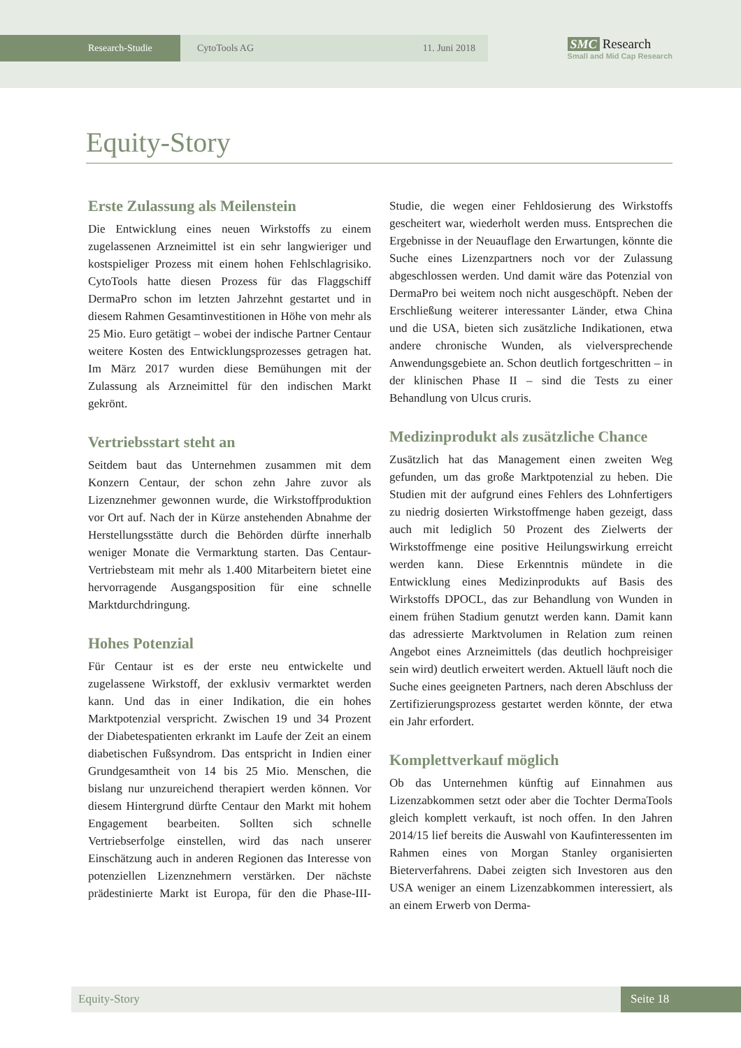Research-Studie CytoTools AG 11. Juni 2018
SMC Research
Small and Mid Cap Research
Equity-Story
Erste Zulassung als Meilenstein
Die Entwicklung eines neuen Wirkstoffs zu einem zugelassenen Arzneimittel ist ein sehr langwieriger und kostspieliger Prozess mit einem hohen Fehlschlagrisiko. CytoTools hatte diesen Prozess für das Flaggschiff DermaPro schon im letzten Jahrzehnt gestartet und in diesem Rahmen Gesamtinvestitionen in Höhe von mehr als 25 Mio. Euro getätigt – wobei der indische Partner Centaur weitere Kosten des Entwicklungsprozesses getragen hat. Im März 2017 wurden diese Bemühungen mit der Zulassung als Arzneimittel für den indischen Markt gekrönt.
Vertriebsstart steht an
Seitdem baut das Unternehmen zusammen mit dem Konzern Centaur, der schon zehn Jahre zuvor als Lizenznehmer gewonnen wurde, die Wirkstoffproduktion vor Ort auf. Nach der in Kürze anstehenden Abnahme der Herstellungsstätte durch die Behörden dürfte innerhalb weniger Monate die Vermarktung starten. Das Centaur-Vertriebsteam mit mehr als 1.400 Mitarbeitern bietet eine hervorragende Ausgangsposition für eine schnelle Marktdurchdringung.
Hohes Potenzial
Für Centaur ist es der erste neu entwickelte und zugelassene Wirkstoff, der exklusiv vermarktet werden kann. Und das in einer Indikation, die ein hohes Marktpotenzial verspricht. Zwischen 19 und 34 Prozent der Diabetespatienten erkrankt im Laufe der Zeit an einem diabetischen Fußsyndrom. Das entspricht in Indien einer Grundgesamtheit von 14 bis 25 Mio. Menschen, die bislang nur unzureichend therapiert werden können. Vor diesem Hintergrund dürfte Centaur den Markt mit hohem Engagement bearbeiten. Sollten sich schnelle Vertriebserfolge einstellen, wird das nach unserer Einschätzung auch in anderen Regionen das Interesse von potenziellen Lizenznehmern verstärken. Der nächste prädestinierte Markt ist Europa, für den die Phase-III-Studie, die wegen einer Fehldosierung des Wirkstoffs gescheitert war, wiederholt werden muss. Entsprechen die Ergebnisse in der Neuauflage den Erwartungen, könnte die Suche eines Lizenzpartners noch vor der Zulassung abgeschlossen werden. Und damit wäre das Potenzial von DermaPro bei weitem noch nicht ausgeschöpft. Neben der Erschließung weiterer interessanter Länder, etwa China und die USA, bieten sich zusätzliche Indikationen, etwa andere chronische Wunden, als vielversprechende Anwendungsgebiete an. Schon deutlich fortgeschritten – in der klinischen Phase II – sind die Tests zu einer Behandlung von Ulcus cruris.
Medizinprodukt als zusätzliche Chance
Zusätzlich hat das Management einen zweiten Weg gefunden, um das große Marktpotenzial zu heben. Die Studien mit der aufgrund eines Fehlers des Lohnfertigers zu niedrig dosierten Wirkstoffmenge haben gezeigt, dass auch mit lediglich 50 Prozent des Zielwerts der Wirkstoffmenge eine positive Heilungswirkung erreicht werden kann. Diese Erkenntnis mündete in die Entwicklung eines Medizinprodukts auf Basis des Wirkstoffs DPOCL, das zur Behandlung von Wunden in einem frühen Stadium genutzt werden kann. Damit kann das adressierte Marktvolumen in Relation zum reinen Angebot eines Arzneimittels (das deutlich hochpreisiger sein wird) deutlich erweitert werden. Aktuell läuft noch die Suche eines geeigneten Partners, nach deren Abschluss der Zertifizierungsprozess gestartet werden könnte, der etwa ein Jahr erfordert.
Komplettverkauf möglich
Ob das Unternehmen künftig auf Einnahmen aus Lizenzabkommen setzt oder aber die Tochter DermaTools gleich komplett verkauft, ist noch offen. In den Jahren 2014/15 lief bereits die Auswahl von Kaufinteressenten im Rahmen eines von Morgan Stanley organisierten Bieterverfahrens. Dabei zeigten sich Investoren aus den USA weniger an einem Lizenzabkommen interessiert, als an einem Erwerb von Derma-
Equity-Story Seite 18